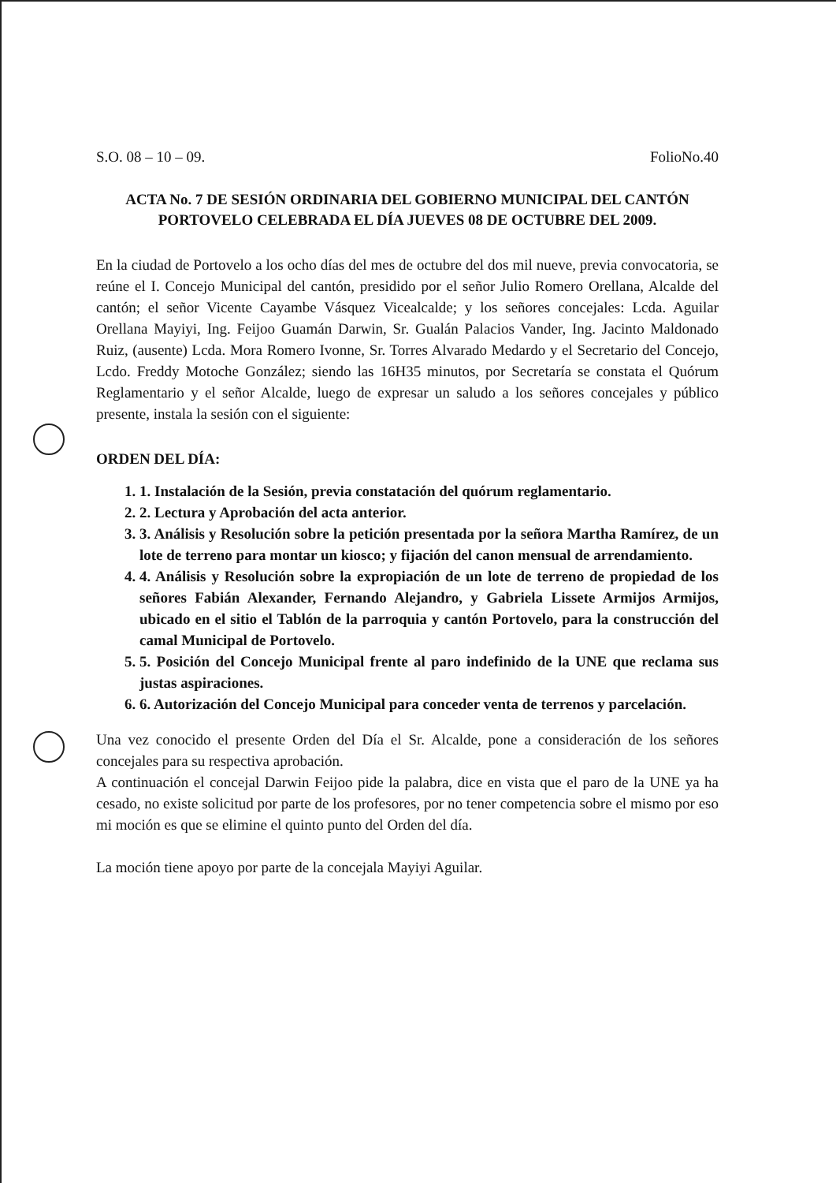S.O. 08 – 10 – 09. FolioNo.40
ACTA No. 7 DE SESIÓN ORDINARIA DEL GOBIERNO MUNICIPAL DEL CANTÓN PORTOVELO CELEBRADA EL DÍA JUEVES 08 DE OCTUBRE DEL 2009.
En la ciudad de Portovelo a los ocho días del mes de octubre del dos mil nueve, previa convocatoria, se reúne el I. Concejo Municipal del cantón, presidido por el señor Julio Romero Orellana, Alcalde del cantón; el señor Vicente Cayambe Vásquez Vicealcalde; y los señores concejales: Lcda. Aguilar Orellana Mayiyi, Ing. Feijoo Guamán Darwin, Sr. Gualán Palacios Vander, Ing. Jacinto Maldonado Ruiz, (ausente) Lcda. Mora Romero Ivonne, Sr. Torres Alvarado Medardo y el Secretario del Concejo, Lcdo. Freddy Motoche González; siendo las 16H35 minutos, por Secretaría se constata el Quórum Reglamentario y el señor Alcalde, luego de expresar un saludo a los señores concejales y público presente, instala la sesión con el siguiente:
ORDEN DEL DÍA:
1. 1. Instalación de la Sesión, previa constatación del quórum reglamentario.
2. 2. Lectura y Aprobación del acta anterior.
3. 3. Análisis y Resolución sobre la petición presentada por la señora Martha Ramírez, de un lote de terreno para montar un kiosco; y fijación del canon mensual de arrendamiento.
4. 4. Análisis y Resolución sobre la expropiación de un lote de terreno de propiedad de los señores Fabián Alexander, Fernando Alejandro, y Gabriela Lissete Armijos Armijos, ubicado en el sitio el Tablón de la parroquia y cantón Portovelo, para la construcción del camal Municipal de Portovelo.
5. 5. Posición del Concejo Municipal frente al paro indefinido de la UNE que reclama sus justas aspiraciones.
6. 6. Autorización del Concejo Municipal para conceder venta de terrenos y parcelación.
Una vez conocido el presente Orden del Día el Sr. Alcalde, pone a consideración de los señores concejales para su respectiva aprobación.
A continuación el concejal Darwin Feijoo pide la palabra, dice en vista que el paro de la UNE ya ha cesado, no existe solicitud por parte de los profesores, por no tener competencia sobre el mismo por eso mi moción es que se elimine el quinto punto del Orden del día.
La moción tiene apoyo por parte de la concejala Mayiyi Aguilar.